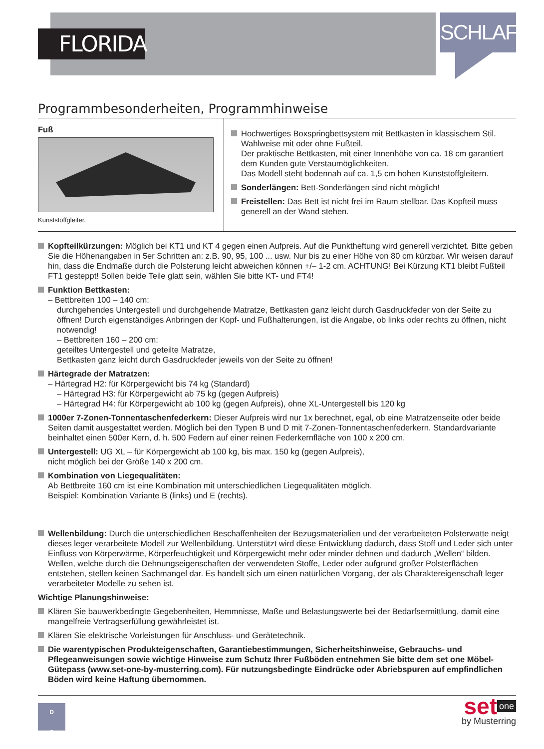FLORIDA
SCHLAFEN
Programmbesonderheiten, Programmhinweise
Fuß
Kunststoffgleiter.
Hochwertiges Boxspringbettsystem mit Bettkasten in klassischem Stil. Wahlweise mit oder ohne Fußteil.
Der praktische Bettkasten, mit einer Innenhöhe von ca. 18 cm garantiert dem Kunden gute Verstaumöglichkeiten.
Das Modell steht bodennah auf ca. 1,5 cm hohen Kunststoffgleitern.
Sonderlängen: Bett-Sonderlängen sind nicht möglich!
Freistellen: Das Bett ist nicht frei im Raum stellbar. Das Kopfteil muss generell an der Wand stehen.
Kopfteilkürzungen: Möglich bei KT1 und KT 4 gegen einen Aufpreis. Auf die Punktheftung wird generell verzichtet. Bitte geben Sie die Höhenangaben in 5er Schritten an: z.B. 90, 95, 100 ... usw. Nur bis zu einer Höhe von 80 cm kürzbar. Wir weisen darauf hin, dass die Endmaße durch die Polsterung leicht abweichen können +/– 1-2 cm. ACHTUNG! Bei Kürzung KT1 bleibt Fußteil FT1 gesteppt! Sollen beide Teile glatt sein, wählen Sie bitte KT- und FT4!
Funktion Bettkasten:
– Bettbreiten 100 – 140 cm:
durchgehendes Untergestell und durchgehende Matratze, Bettkasten ganz leicht durch Gasdruckfeder von der Seite zu öffnen! Durch eigenständiges Anbringen der Kopf- und Fußhalterungen, ist die Angabe, ob links oder rechts zu öffnen, nicht notwendig!
– Bettbreiten 160 – 200 cm:
geteiltes Untergestell und geteilte Matratze,
Bettkasten ganz leicht durch Gasdruckfeder jeweils von der Seite zu öffnen!
Härtegrade der Matratzen:
– Härtegrad H2: für Körpergewicht bis 74 kg (Standard)
– Härtegrad H3: für Körpergewicht ab 75 kg (gegen Aufpreis)
– Härtegrad H4: für Körpergewicht ab 100 kg (gegen Aufpreis), ohne XL-Untergestell bis 120 kg
1000er 7-Zonen-Tonnentaschenfederkern: Dieser Aufpreis wird nur 1x berechnet, egal, ob eine Matratzenseite oder beide Seiten damit ausgestattet werden. Möglich bei den Typen B und D mit 7-Zonen-Tonnentaschenfederkern. Standardvariante beinhaltet einen 500er Kern, d. h. 500 Federn auf einer reinen Federkernfläche von 100 x 200 cm.
Untergestell: UG XL – für Körpergewicht ab 100 kg, bis max. 150 kg (gegen Aufpreis),
nicht möglich bei der Größe 140 x 200 cm.
Kombination von Liegequalitäten:
Ab Bettbreite 160 cm ist eine Kombination mit unterschiedlichen Liegequalitäten möglich.
Beispiel: Kombination Variante B (links) und E (rechts).
Wellenbildung: Durch die unterschiedlichen Beschaffenheiten der Bezugsmaterialien und der verarbeiteten Polsterwatte neigt dieses leger verarbeitete Modell zur Wellenbildung. Unterstützt wird diese Entwicklung dadurch, dass Stoff und Leder sich unter Einfluss von Körperwärme, Körperfeuchtigkeit und Körpergewicht mehr oder minder dehnen und dadurch „Wellen“ bilden. Wellen, welche durch die Dehnungseigenschaften der verwendeten Stoffe, Leder oder aufgrund großer Polsterflächen entstehen, stellen keinen Sachmangel dar. Es handelt sich um einen natürlichen Vorgang, der als Charaktereigenschaft leger verarbeiteter Modelle zu sehen ist.
Wichtige Planungshinweise:
Klären Sie bauwerkbedingte Gegebenheiten, Hemmnisse, Maße und Belastungswerte bei der Bedarfsermittlung, damit eine mangelfreie Vertragserfüllung gewährleistet ist.
Klären Sie elektrische Vorleistungen für Anschluss- und Gerätetechnik.
Die warentypischen Produkteigenschaften, Garantiebestimmungen, Sicherheitshinweise, Gebrauchs- und Pflegeanweisungen sowie wichtige Hinweise zum Schutz Ihrer Fußböden entnehmen Sie bitte dem set one Möbel-Gütepass (www.set-one-by-musterring.com). Für nutzungsbedingte Eindrücke oder Abriebspuren auf empfindlichen Böden wird keine Haftung übernommen.
D
3
set one
by Musterring